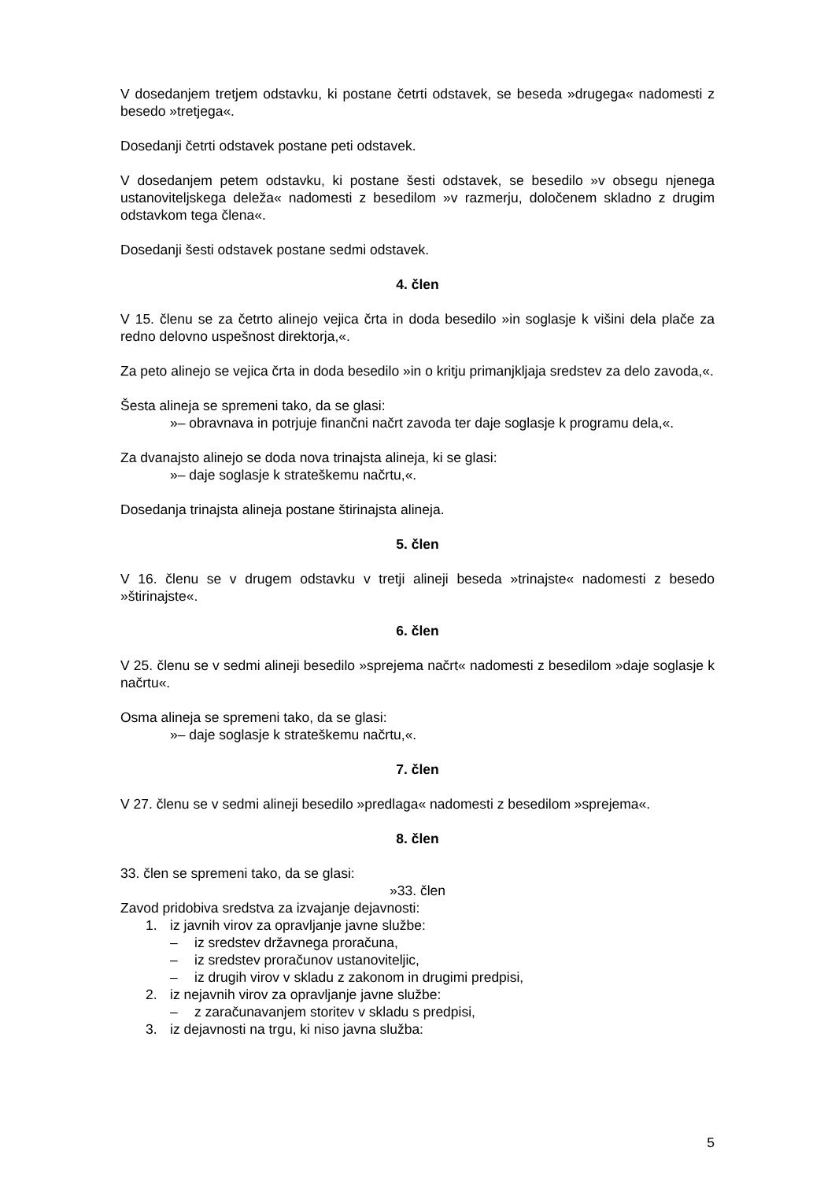V dosedanjem tretjem odstavku, ki postane četrti odstavek, se beseda »drugega« nadomesti z besedo »tretjega«.
Dosedanji četrti odstavek postane peti odstavek.
V dosedanjem petem odstavku, ki postane šesti odstavek, se besedilo »v obsegu njenega ustanoviteljskega deleža« nadomesti z besedilom »v razmerju, določenem skladno z drugim odstavkom tega člena«.
Dosedanji šesti odstavek postane sedmi odstavek.
4. člen
V 15. členu se za četrto alinejo vejica črta in doda besedilo »in soglasje k višini dela plače za redno delovno uspešnost direktorja,«.
Za peto alinejo se vejica črta in doda besedilo »in o kritju primanjkljaja sredstev za delo zavoda,«.
Šesta alineja se spremeni tako, da se glasi:
»– obravnava in potrjuje finančni načrt zavoda ter daje soglasje k programu dela,«.
Za dvanajsto alinejo se doda nova trinajsta alineja, ki se glasi:
»– daje soglasje k strateškemu načrtu,«.
Dosedanja trinajsta alineja postane štirinajsta alineja.
5. člen
V 16. členu se v drugem odstavku v tretji alineji beseda »trinajste« nadomesti z besedo »štirinajste«.
6. člen
V 25. členu se v sedmi alineji besedilo »sprejema načrt« nadomesti z besedilom »daje soglasje k načrtu«.
Osma alineja se spremeni tako, da se glasi:
»– daje soglasje k strateškemu načrtu,«.
7. člen
V 27. členu se v sedmi alineji besedilo »predlaga« nadomesti z besedilom »sprejema«.
8. člen
33. člen se spremeni tako, da se glasi:
»33. člen
Zavod pridobiva sredstva za izvajanje dejavnosti:
1. iz javnih virov za opravljanje javne službe:
– iz sredstev državnega proračuna,
– iz sredstev proračunov ustanoviteljic,
– iz drugih virov v skladu z zakonom in drugimi predpisi,
2. iz nejavnih virov za opravljanje javne službe:
– z zaračunavanjem storitev v skladu s predpisi,
3. iz dejavnosti na trgu, ki niso javna služba:
5